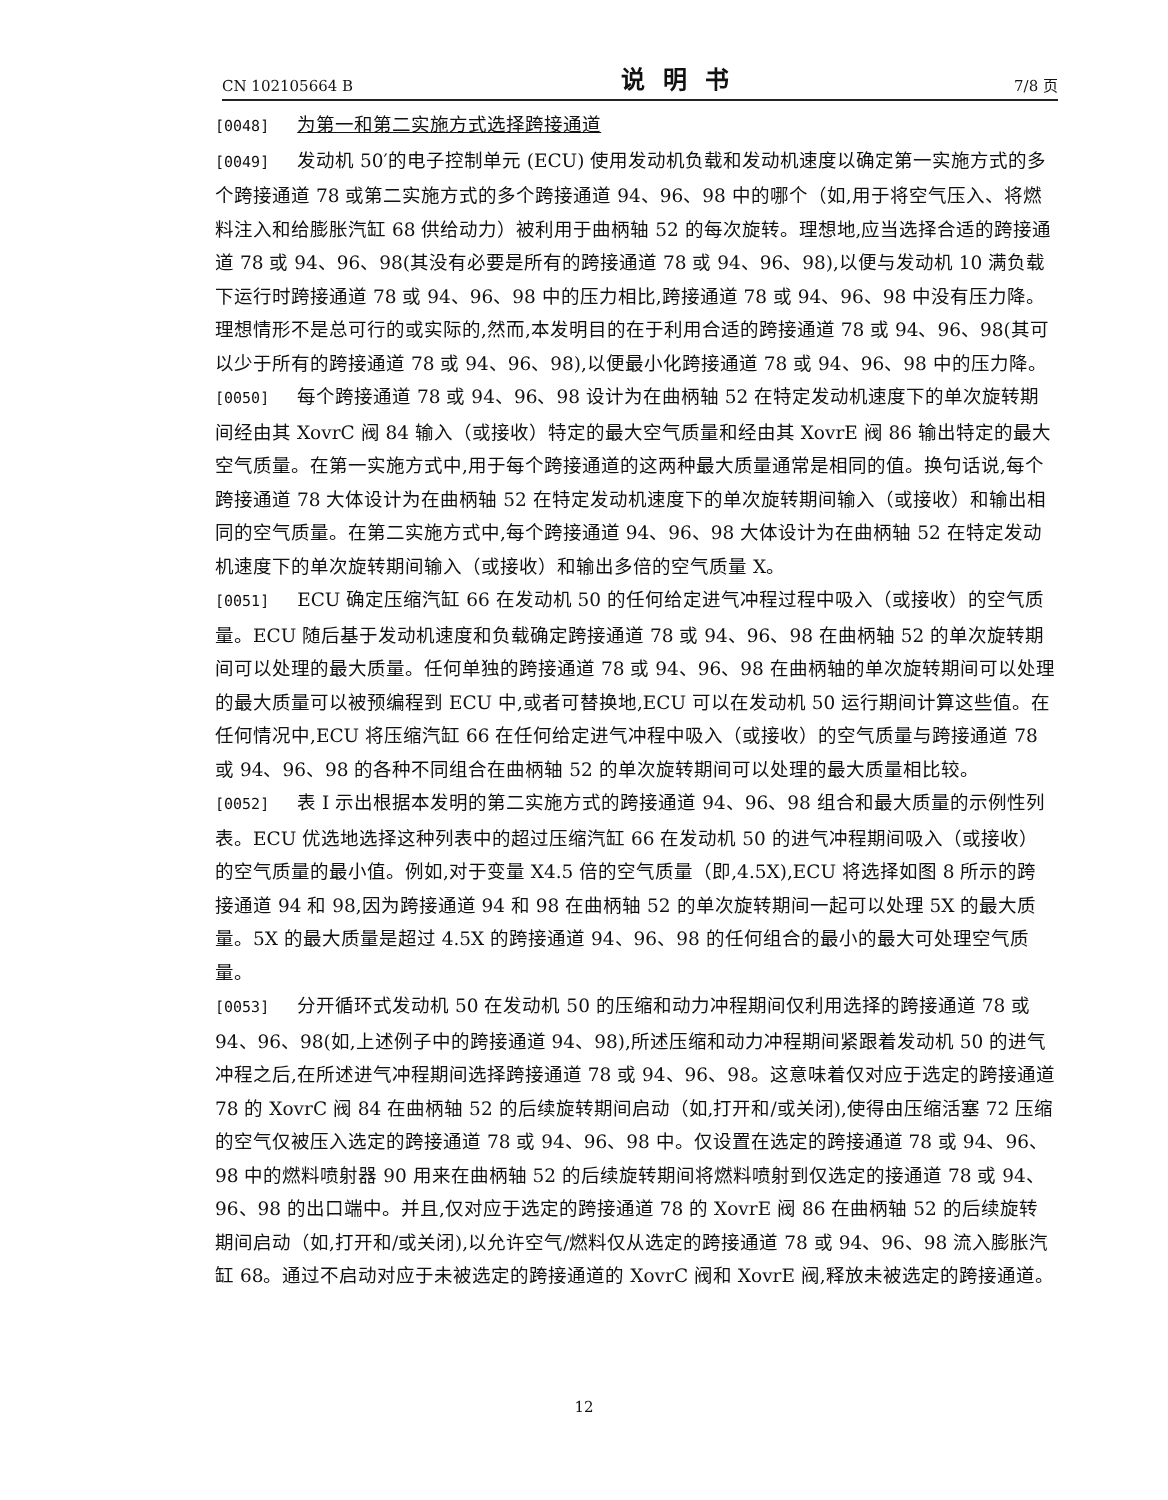CN 102105664 B 说明书 7/8 页
[0048] 为第一和第二实施方式选择跨接通道
[0049] 发动机 50′的电子控制单元 (ECU) 使用发动机负载和发动机速度以确定第一实施方式的多个跨接通道 78 或第二实施方式的多个跨接通道 94、96、98 中的哪个（如,用于将空气压入、将燃料注入和给膨胀汽缸 68 供给动力）被利用于曲柄轴 52 的每次旋转。理想地,应当选择合适的跨接通道 78 或 94、96、98(其没有必要是所有的跨接通道 78 或 94、96、98),以便与发动机 10 满负载下运行时跨接通道 78 或 94、96、98 中的压力相比,跨接通道 78 或 94、96、98 中没有压力降。理想情形不是总可行的或实际的,然而,本发明目的在于利用合适的跨接通道 78 或 94、96、98(其可以少于所有的跨接通道 78 或 94、96、98),以便最小化跨接通道 78 或 94、96、98 中的压力降。
[0050] 每个跨接通道 78 或 94、96、98 设计为在曲柄轴 52 在特定发动机速度下的单次旋转期间经由其 XovrC 阀 84 输入（或接收）特定的最大空气质量和经由其 XovrE 阀 86 输出特定的最大空气质量。在第一实施方式中,用于每个跨接通道的这两种最大质量通常是相同的值。换句话说,每个跨接通道 78 大体设计为在曲柄轴 52 在特定发动机速度下的单次旋转期间输入（或接收）和输出相同的空气质量。在第二实施方式中,每个跨接通道 94、96、98 大体设计为在曲柄轴 52 在特定发动机速度下的单次旋转期间输入（或接收）和输出多倍的空气质量 X。
[0051] ECU 确定压缩汽缸 66 在发动机 50 的任何给定进气冲程过程中吸入（或接收）的空气质量。ECU 随后基于发动机速度和负载确定跨接通道 78 或 94、96、98 在曲柄轴 52 的单次旋转期间可以处理的最大质量。任何单独的跨接通道 78 或 94、96、98 在曲柄轴的单次旋转期间可以处理的最大质量可以被预编程到 ECU 中,或者可替换地,ECU 可以在发动机 50 运行期间计算这些值。在任何情况中,ECU 将压缩汽缸 66 在任何给定进气冲程中吸入（或接收）的空气质量与跨接通道 78 或 94、96、98 的各种不同组合在曲柄轴 52 的单次旋转期间可以处理的最大质量相比较。
[0052] 表 I 示出根据本发明的第二实施方式的跨接通道 94、96、98 组合和最大质量的示例性列表。ECU 优选地选择这种列表中的超过压缩汽缸 66 在发动机 50 的进气冲程期间吸入（或接收）的空气质量的最小值。例如,对于变量 X4.5 倍的空气质量（即,4.5X),ECU 将选择如图 8 所示的跨接通道 94 和 98,因为跨接通道 94 和 98 在曲柄轴 52 的单次旋转期间一起可以处理 5X 的最大质量。5X 的最大质量是超过 4.5X 的跨接通道 94、96、98 的任何组合的最小的最大可处理空气质量。
[0053] 分开循环式发动机 50 在发动机 50 的压缩和动力冲程期间仅利用选择的跨接通道 78 或 94、96、98(如,上述例子中的跨接通道 94、98),所述压缩和动力冲程期间紧跟着发动机 50 的进气冲程之后,在所述进气冲程期间选择跨接通道 78 或 94、96、98。这意味着仅对应于选定的跨接通道 78 的 XovrC 阀 84 在曲柄轴 52 的后续旋转期间启动（如,打开和/或关闭),使得由压缩活塞 72 压缩的空气仅被压入选定的跨接通道 78 或 94、96、98 中。仅设置在选定的跨接通道 78 或 94、96、98 中的燃料喷射器 90 用来在曲柄轴 52 的后续旋转期间将燃料喷射到仅选定的接通道 78 或 94、96、98 的出口端中。并且,仅对应于选定的跨接通道 78 的 XovrE 阀 86 在曲柄轴 52 的后续旋转期间启动（如,打开和/或关闭),以允许空气/燃料仅从选定的跨接通道 78 或 94、96、98 流入膨胀汽缸 68。通过不启动对应于未被选定的跨接通道的 XovrC 阀和 XovrE 阀,释放未被选定的跨接通道。
12